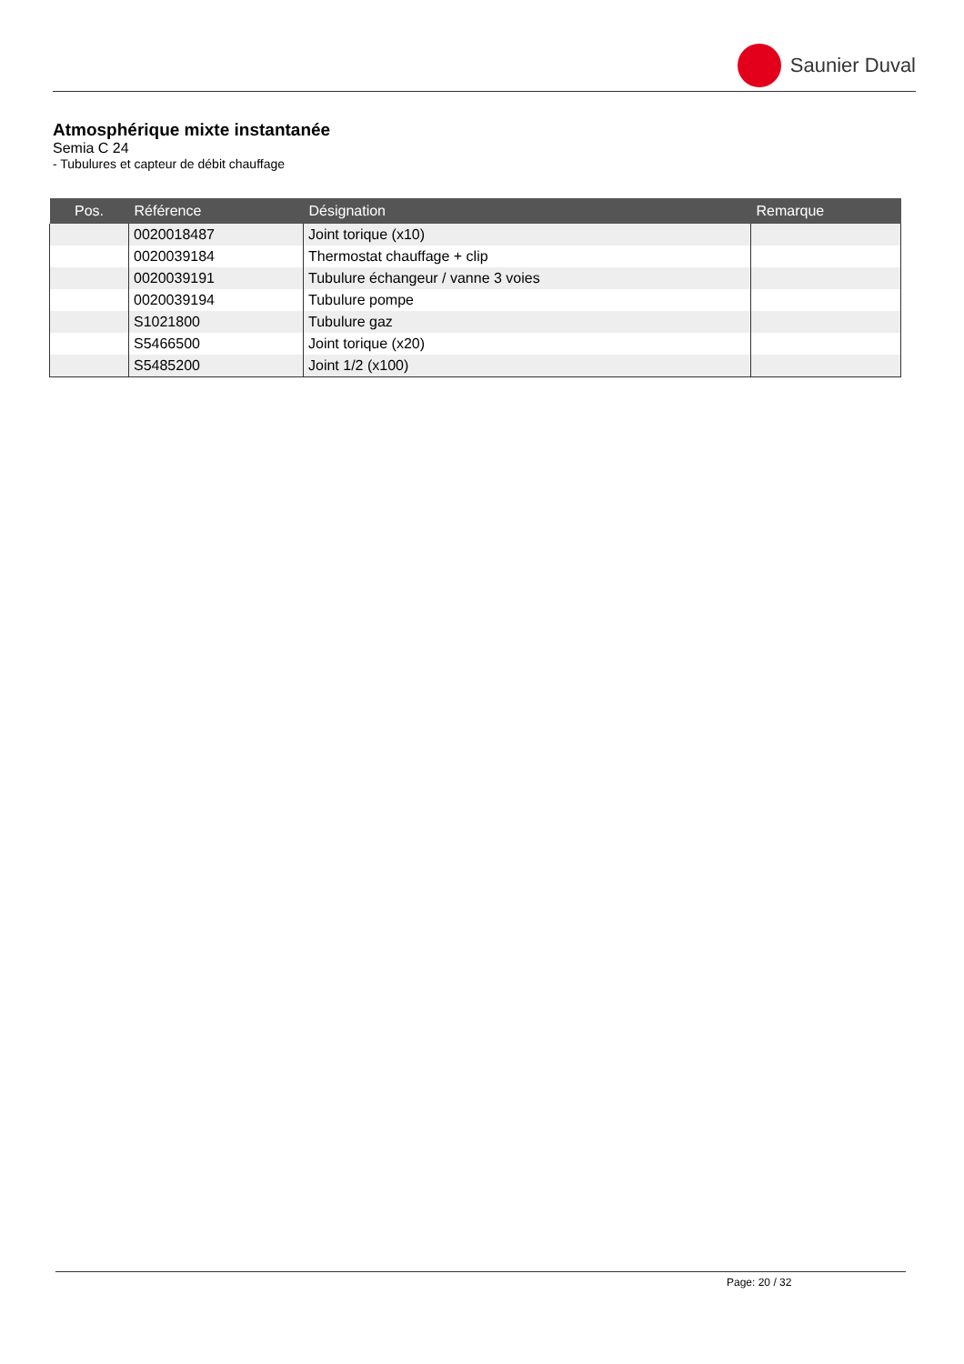Saunier Duval
Atmosphérique mixte instantanée
Semia C 24
- Tubulures et capteur de débit chauffage
| Pos. | Référence | Désignation | Remarque |
| --- | --- | --- | --- |
| | 0020018487 | Joint torique (x10) | |
| | 0020039184 | Thermostat chauffage + clip | |
| | 0020039191 | Tubulure échangeur / vanne 3 voies | |
| | 0020039194 | Tubulure pompe | |
| | S1021800 | Tubulure gaz | |
| | S5466500 | Joint torique (x20) | |
| | S5485200 | Joint 1/2 (x100) | |
Page: 20 / 32